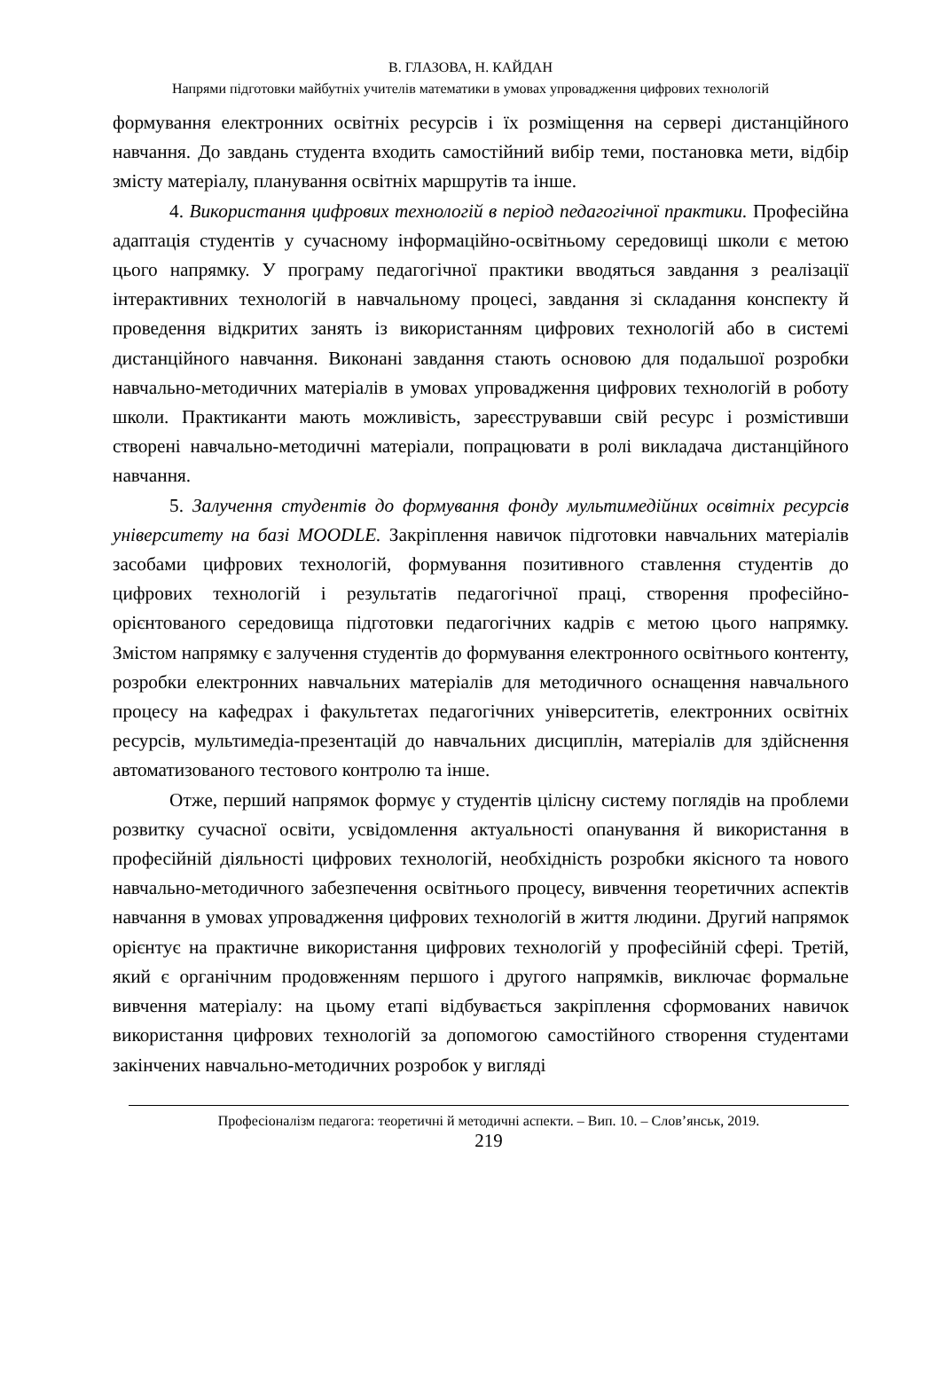В. ГЛАЗОВА, Н. КАЙДАН
Напрями підготовки майбутніх учителів математики в умовах упровадження цифрових технологій
формування електронних освітніх ресурсів і їх розміщення на сервері дистанційного навчання. До завдань студента входить самостійний вибір теми, постановка мети, відбір змісту матеріалу, планування освітніх маршрутів та інше.
4. Використання цифрових технологій в період педагогічної практики. Професійна адаптація студентів у сучасному інформаційно-освітньому середовищі школи є метою цього напрямку. У програму педагогічної практики вводяться завдання з реалізації інтерактивних технологій в навчальному процесі, завдання зі складання конспекту й проведення відкритих занять із використанням цифрових технологій або в системі дистанційного навчання. Виконані завдання стають основою для подальшої розробки навчально-методичних матеріалів в умовах упровадження цифрових технологій в роботу школи. Практиканти мають можливість, зареєструвавши свій ресурс і розмістивши створені навчально-методичні матеріали, попрацювати в ролі викладача дистанційного навчання.
5. Залучення студентів до формування фонду мультимедійних освітніх ресурсів університету на базі MOODLE. Закріплення навичок підготовки навчальних матеріалів засобами цифрових технологій, формування позитивного ставлення студентів до цифрових технологій і результатів педагогічної праці, створення професійно-орієнтованого середовища підготовки педагогічних кадрів є метою цього напрямку. Змістом напрямку є залучення студентів до формування електронного освітнього контенту, розробки електронних навчальних матеріалів для методичного оснащення навчального процесу на кафедрах і факультетах педагогічних університетів, електронних освітніх ресурсів, мультимедіа-презентацій до навчальних дисциплін, матеріалів для здійснення автоматизованого тестового контролю та інше.
Отже, перший напрямок формує у студентів цілісну систему поглядів на проблеми розвитку сучасної освіти, усвідомлення актуальності опанування й використання в професійній діяльності цифрових технологій, необхідність розробки якісного та нового навчально-методичного забезпечення освітнього процесу, вивчення теоретичних аспектів навчання в умовах упровадження цифрових технологій в життя людини. Другий напрямок орієнтує на практичне використання цифрових технологій у професійній сфері. Третій, який є органічним продовженням першого і другого напрямків, виключає формальне вивчення матеріалу: на цьому етапі відбувається закріплення сформованих навичок використання цифрових технологій за допомогою самостійного створення студентами закінчених навчально-методичних розробок у вигляді
Професіоналізм педагога: теоретичні й методичні аспекти. – Вип. 10. – Слов’янськ, 2019.
219